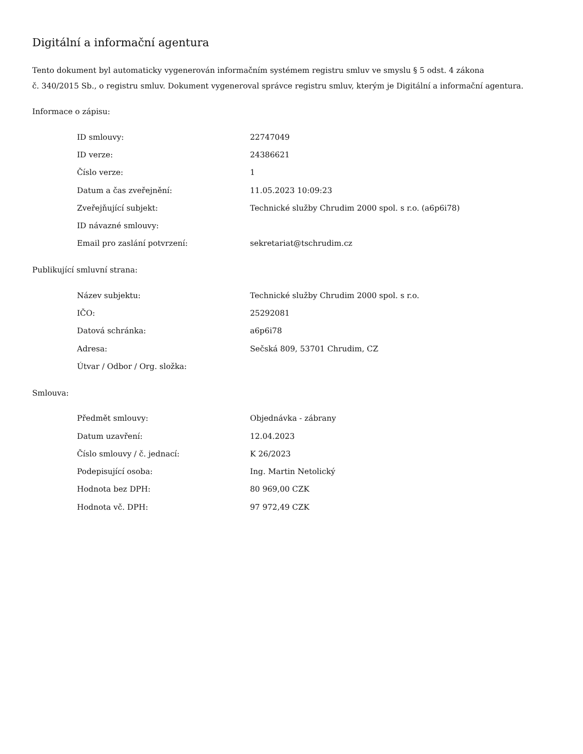Digitální a informační agentura
Tento dokument byl automaticky vygenerován informačním systémem registru smluv ve smyslu § 5 odst. 4 zákona
č. 340/2015 Sb., o registru smluv. Dokument vygeneroval správce registru smluv, kterým je Digitální a informační agentura.
Informace o zápisu:
| ID smlouvy: | 22747049 |
| ID verze: | 24386621 |
| Číslo verze: | 1 |
| Datum a čas zveřejnění: | 11.05.2023 10:09:23 |
| Zveřejňující subjekt: | Technické služby Chrudim 2000 spol. s r.o. (a6p6i78) |
| ID návazné smlouvy: | |
| Email pro zaslání potvrzení: | sekretariat@tschrudim.cz |
Publikující smluvní strana:
| Název subjektu: | Technické služby Chrudim 2000 spol. s r.o. |
| IČO: | 25292081 |
| Datová schránka: | a6p6i78 |
| Adresa: | Sečská 809, 53701 Chrudim, CZ |
| Útvar / Odbor / Org. složka: | |
Smlouva:
| Předmět smlouvy: | Objednávka - zábrany |
| Datum uzavření: | 12.04.2023 |
| Číslo smlouvy / č. jednací: | K 26/2023 |
| Podepisující osoba: | Ing. Martin Netolický |
| Hodnota bez DPH: | 80 969,00 CZK |
| Hodnota vč. DPH: | 97 972,49 CZK |